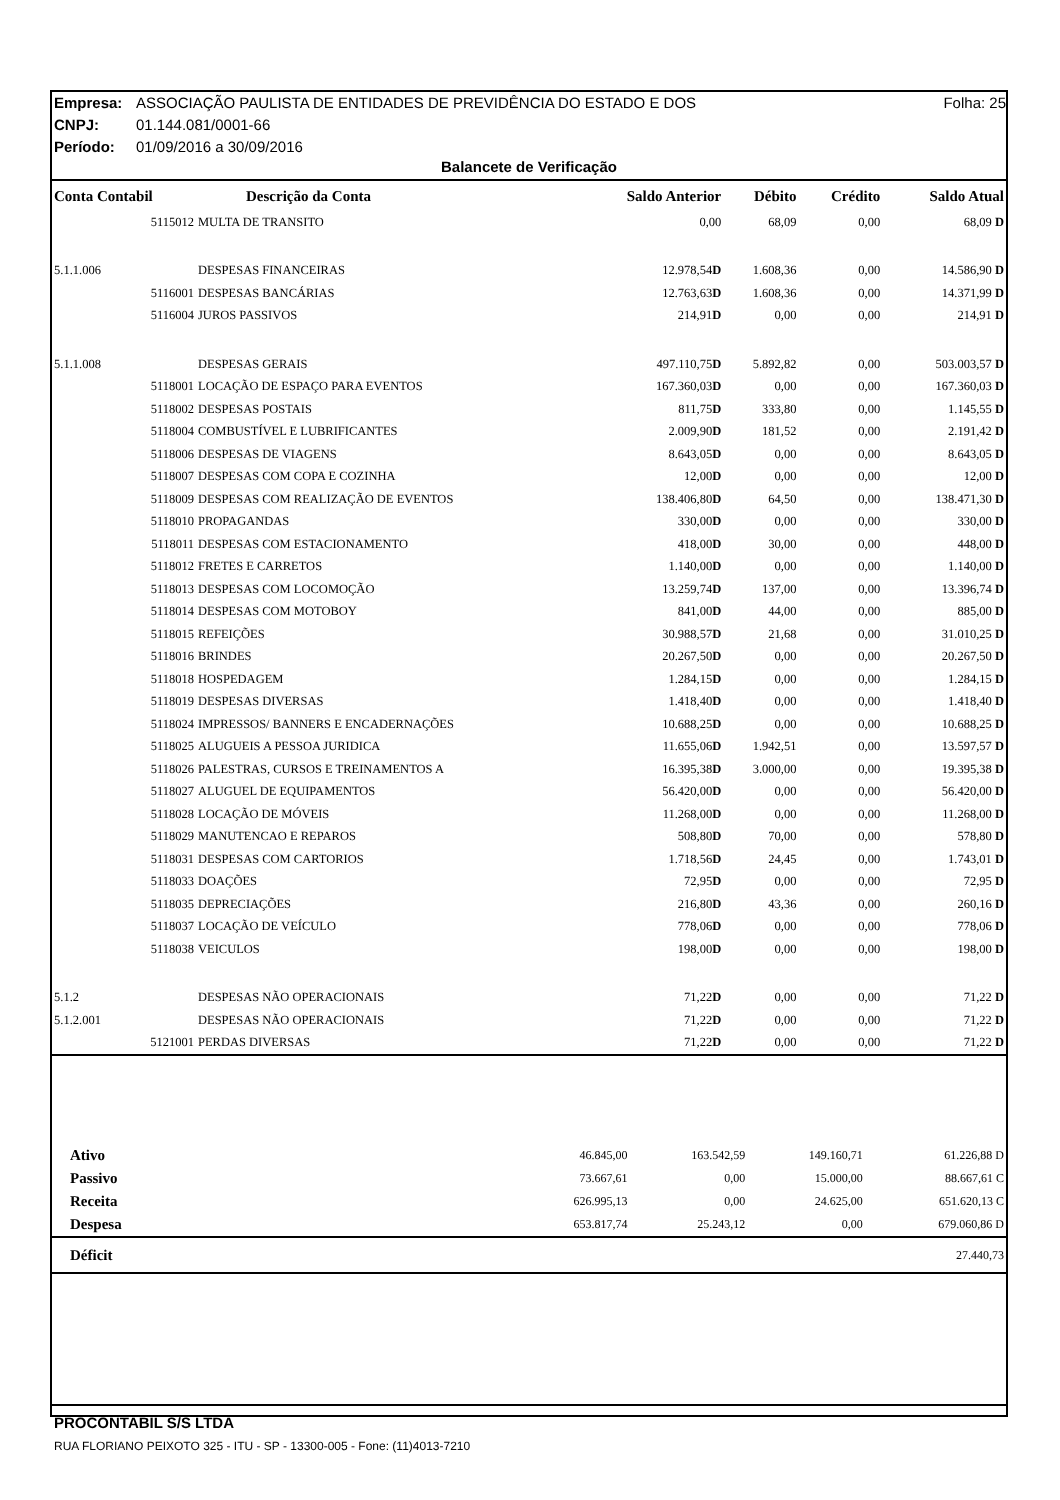Folha: 25 Empresa: ASSOCIAÇÃO PAULISTA DE ENTIDADES DE PREVIDÊNCIA DO ESTADO E DOS
CNPJ: 01.144.081/0001-66
Período: 01/09/2016 a 30/09/2016
Balancete de Verificação
| Conta Contabil | Descrição da Conta | Saldo Anterior | Débito | Crédito | Saldo Atual |
| --- | --- | --- | --- | --- | --- |
| 5115012 | MULTA DE TRANSITO | 0,00 | 68,09 | 0,00 | 68,09 D |
| 5.1.1.006 | DESPESAS FINANCEIRAS | 12.978,54 D | 1.608,36 | 0,00 | 14.586,90 D |
| 5116001 | DESPESAS BANCÁRIAS | 12.763,63 D | 1.608,36 | 0,00 | 14.371,99 D |
| 5116004 | JUROS PASSIVOS | 214,91 D | 0,00 | 0,00 | 214,91 D |
| 5.1.1.008 | DESPESAS GERAIS | 497.110,75 D | 5.892,82 | 0,00 | 503.003,57 D |
| 5118001 | LOCAÇÃO DE ESPAÇO PARA EVENTOS | 167.360,03 D | 0,00 | 0,00 | 167.360,03 D |
| 5118002 | DESPESAS POSTAIS | 811,75 D | 333,80 | 0,00 | 1.145,55 D |
| 5118004 | COMBUSTÍVEL E LUBRIFICANTES | 2.009,90 D | 181,52 | 0,00 | 2.191,42 D |
| 5118006 | DESPESAS DE VIAGENS | 8.643,05 D | 0,00 | 0,00 | 8.643,05 D |
| 5118007 | DESPESAS COM COPA E COZINHA | 12,00 D | 0,00 | 0,00 | 12,00 D |
| 5118009 | DESPESAS COM REALIZAÇÃO DE EVENTOS | 138.406,80 D | 64,50 | 0,00 | 138.471,30 D |
| 5118010 | PROPAGANDAS | 330,00 D | 0,00 | 0,00 | 330,00 D |
| 5118011 | DESPESAS COM ESTACIONAMENTO | 418,00 D | 30,00 | 0,00 | 448,00 D |
| 5118012 | FRETES E CARRETOS | 1.140,00 D | 0,00 | 0,00 | 1.140,00 D |
| 5118013 | DESPESAS COM LOCOMOÇÃO | 13.259,74 D | 137,00 | 0,00 | 13.396,74 D |
| 5118014 | DESPESAS COM MOTOBOY | 841,00 D | 44,00 | 0,00 | 885,00 D |
| 5118015 | REFEIÇÕES | 30.988,57 D | 21,68 | 0,00 | 31.010,25 D |
| 5118016 | BRINDES | 20.267,50 D | 0,00 | 0,00 | 20.267,50 D |
| 5118018 | HOSPEDAGEM | 1.284,15 D | 0,00 | 0,00 | 1.284,15 D |
| 5118019 | DESPESAS DIVERSAS | 1.418,40 D | 0,00 | 0,00 | 1.418,40 D |
| 5118024 | IMPRESSOS/ BANNERS E ENCADERNAÇÕES | 10.688,25 D | 0,00 | 0,00 | 10.688,25 D |
| 5118025 | ALUGUEIS A PESSOA JURIDICA | 11.655,06 D | 1.942,51 | 0,00 | 13.597,57 D |
| 5118026 | PALESTRAS, CURSOS E TREINAMENTOS A | 16.395,38 D | 3.000,00 | 0,00 | 19.395,38 D |
| 5118027 | ALUGUEL DE EQUIPAMENTOS | 56.420,00 D | 0,00 | 0,00 | 56.420,00 D |
| 5118028 | LOCAÇÃO DE MÓVEIS | 11.268,00 D | 0,00 | 0,00 | 11.268,00 D |
| 5118029 | MANUTENCAO E REPAROS | 508,80 D | 70,00 | 0,00 | 578,80 D |
| 5118031 | DESPESAS COM CARTORIOS | 1.718,56 D | 24,45 | 0,00 | 1.743,01 D |
| 5118033 | DOAÇÕES | 72,95 D | 0,00 | 0,00 | 72,95 D |
| 5118035 | DEPRECIAÇÕES | 216,80 D | 43,36 | 0,00 | 260,16 D |
| 5118037 | LOCAÇÃO DE VEÍCULO | 778,06 D | 0,00 | 0,00 | 778,06 D |
| 5118038 | VEICULOS | 198,00 D | 0,00 | 0,00 | 198,00 D |
| 5.1.2 | DESPESAS NÃO OPERACIONAIS | 71,22 D | 0,00 | 0,00 | 71,22 D |
| 5.1.2.001 | DESPESAS NÃO OPERACIONAIS | 71,22 D | 0,00 | 0,00 | 71,22 D |
| 5121001 | PERDAS DIVERSAS | 71,22 D | 0,00 | 0,00 | 71,22 D |
| Ativo | 46.845,00 | 163.542,59 | 149.160,71 | 61.226,88 D |
| Passivo | 73.667,61 | 0,00 | 15.000,00 | 88.667,61 C |
| Receita | 626.995,13 | 0,00 | 24.625,00 | 651.620,13 C |
| Despesa | 653.817,74 | 25.243,12 | 0,00 | 679.060,86 D |
| Déficit | | | | 27.440,73 |
PROCONTABIL S/S LTDA
RUA FLORIANO PEIXOTO 325 - ITU - SP - 13300-005 - Fone: (11)4013-7210